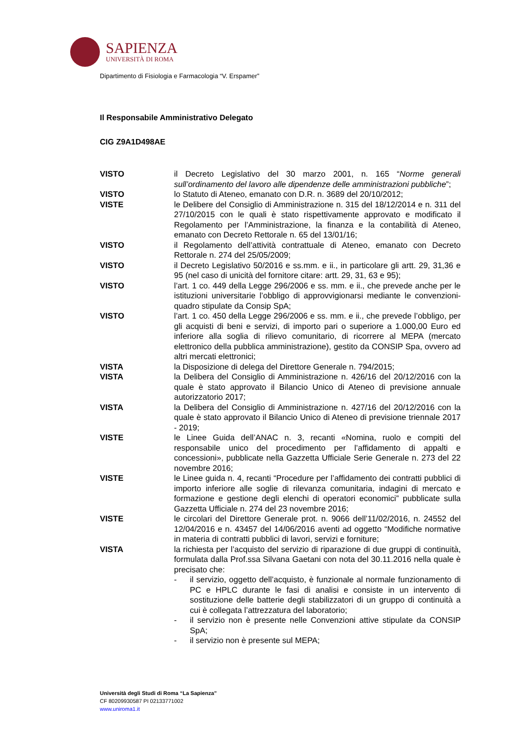SAPIENZA
UNIVERSITÀ DI ROMA
Dipartimento di Fisiologia e Farmacologia “V. Erspamer”
Il Responsabile Amministrativo Delegato
CIG Z9A1D498AE
VISTO il Decreto Legislativo del 30 marzo 2001, n. 165 “Norme generali sull’ordinamento del lavoro alle dipendenze delle amministrazioni pubbliche”;
VISTO lo Statuto di Ateneo, emanato con D.R. n. 3689 del 20/10/2012;
VISTE le Delibere del Consiglio di Amministrazione n. 315 del 18/12/2014 e n. 311 del 27/10/2015 con le quali è stato rispettivamente approvato e modificato il Regolamento per l’Amministrazione, la finanza e la contabilità di Ateneo, emanato con Decreto Rettorale n. 65 del 13/01/16;
VISTO il Regolamento dell’attività contrattuale di Ateneo, emanato con Decreto Rettorale n. 274 del 25/05/2009;
VISTO il Decreto Legislativo 50/2016 e ss.mm. e ii., in particolare gli artt. 29, 31,36 e 95 (nel caso di unicità del fornitore citare: artt. 29, 31, 63 e 95);
VISTO l’art. 1 co. 449 della Legge 296/2006 e ss. mm. e ii., che prevede anche per le istituzioni universitarie l’obbligo di approvvigionarsi mediante le convenzioni-quadro stipulate da Consip SpA;
VISTO l’art. 1 co. 450 della Legge 296/2006 e ss. mm. e ii., che prevede l’obbligo, per gli acquisti di beni e servizi, di importo pari o superiore a 1.000,00 Euro ed inferiore alla soglia di rilievo comunitario, di ricorrere al MEPA (mercato elettronico della pubblica amministrazione), gestito da CONSIP Spa, ovvero ad altri mercati elettronici;
VISTA la Disposizione di delega del Direttore Generale n. 794/2015;
VISTA la Delibera del Consiglio di Amministrazione n. 426/16 del 20/12/2016 con la quale è stato approvato il Bilancio Unico di Ateneo di previsione annuale autorizzatorio 2017;
VISTA la Delibera del Consiglio di Amministrazione n. 427/16 del 20/12/2016 con la quale è stato approvato il Bilancio Unico di Ateneo di previsione triennale 2017 - 2019;
VISTE le Linee Guida dell’ANAC n. 3, recanti «Nomina, ruolo e compiti del responsabile unico del procedimento per l’affidamento di appalti e concessioni», pubblicate nella Gazzetta Ufficiale Serie Generale n. 273 del 22 novembre 2016;
VISTE le Linee guida n. 4, recanti “Procedure per l’affidamento dei contratti pubblici di importo inferiore alle soglie di rilevanza comunitaria, indagini di mercato e formazione e gestione degli elenchi di operatori economici” pubblicate sulla Gazzetta Ufficiale n. 274 del 23 novembre 2016;
VISTE le circolari del Direttore Generale prot. n. 9066 dell’11/02/2016, n. 24552 del 12/04/2016 e n. 43457 del 14/06/2016 aventi ad oggetto “Modifiche normative in materia di contratti pubblici di lavori, servizi e forniture;
VISTA la richiesta per l’acquisto del servizio di riparazione di due gruppi di continuità, formulata dalla Prof.ssa Silvana Gaetani con nota del 30.11.2016 nella quale è precisato che:
- il servizio, oggetto dell’acquisto, è funzionale al normale funzionamento di PC e HPLC durante le fasi di analisi e consiste in un intervento di sostituzione delle batterie degli stabilizzatori di un gruppo di continuità a cui è collegata l’attrezzatura del laboratorio;
- il servizio non è presente nelle Convenzioni attive stipulate da CONSIP SpA;
- il servizio non è presente sul MEPA;
Università degli Studi di Roma “La Sapienza”
CF 80209930587 PI 02133771002
www.uniroma1.it